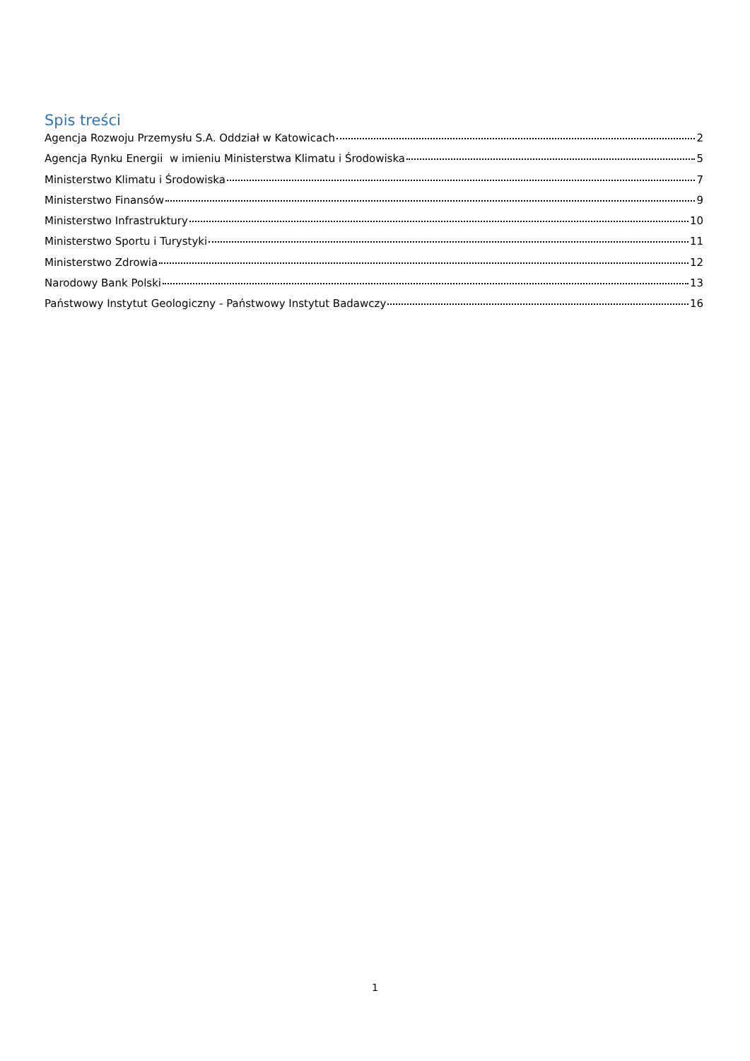Spis treści
Agencja Rozwoju Przemysłu S.A. Oddział w Katowicach 2
Agencja Rynku Energii w imieniu Ministerstwa Klimatu i Środowiska 5
Ministerstwo Klimatu i Środowiska 7
Ministerstwo Finansów 9
Ministerstwo Infrastruktury 10
Ministerstwo Sportu i Turystyki 11
Ministerstwo Zdrowia 12
Narodowy Bank Polski 13
Państwowy Instytut Geologiczny - Państwowy Instytut Badawczy 16
1